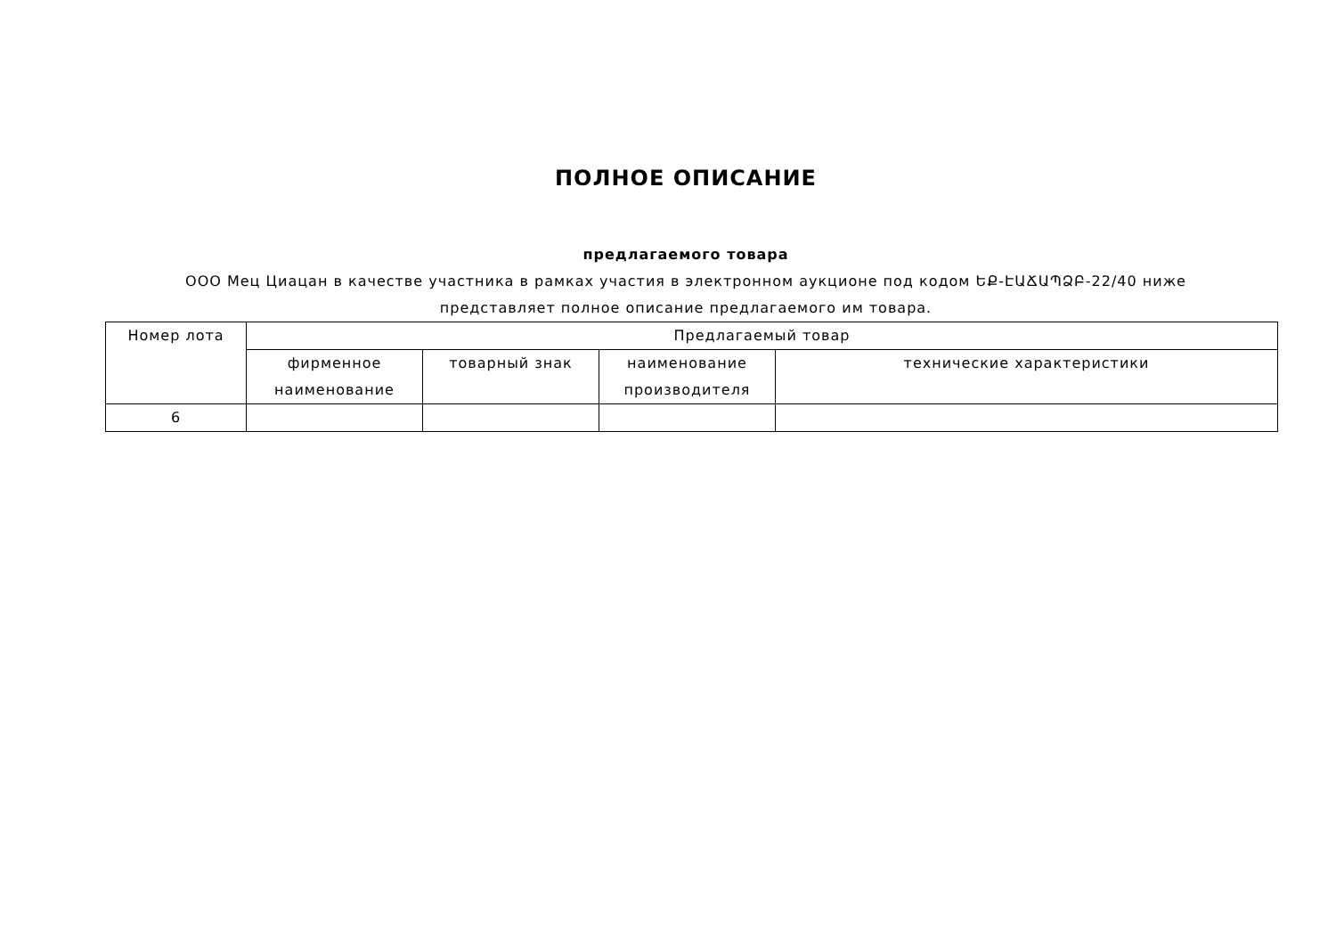ПОЛНОЕ ОПИСАНИЕ
предлагаемого товара
ООО Мец Циацан в качестве участника в рамках участия в электронном аукционе под кодом ԵՔ-ԷԱՃԱՊՁԲ-22/40 ниже
представляет полное описание предлагаемого им товара.
| Номер лота | Предлагаемый товар | | | |
| --- | --- | --- | --- | --- |
| | фирменное наименование | товарный знак | наименование производителя | технические характеристики |
| 6 | | | | |